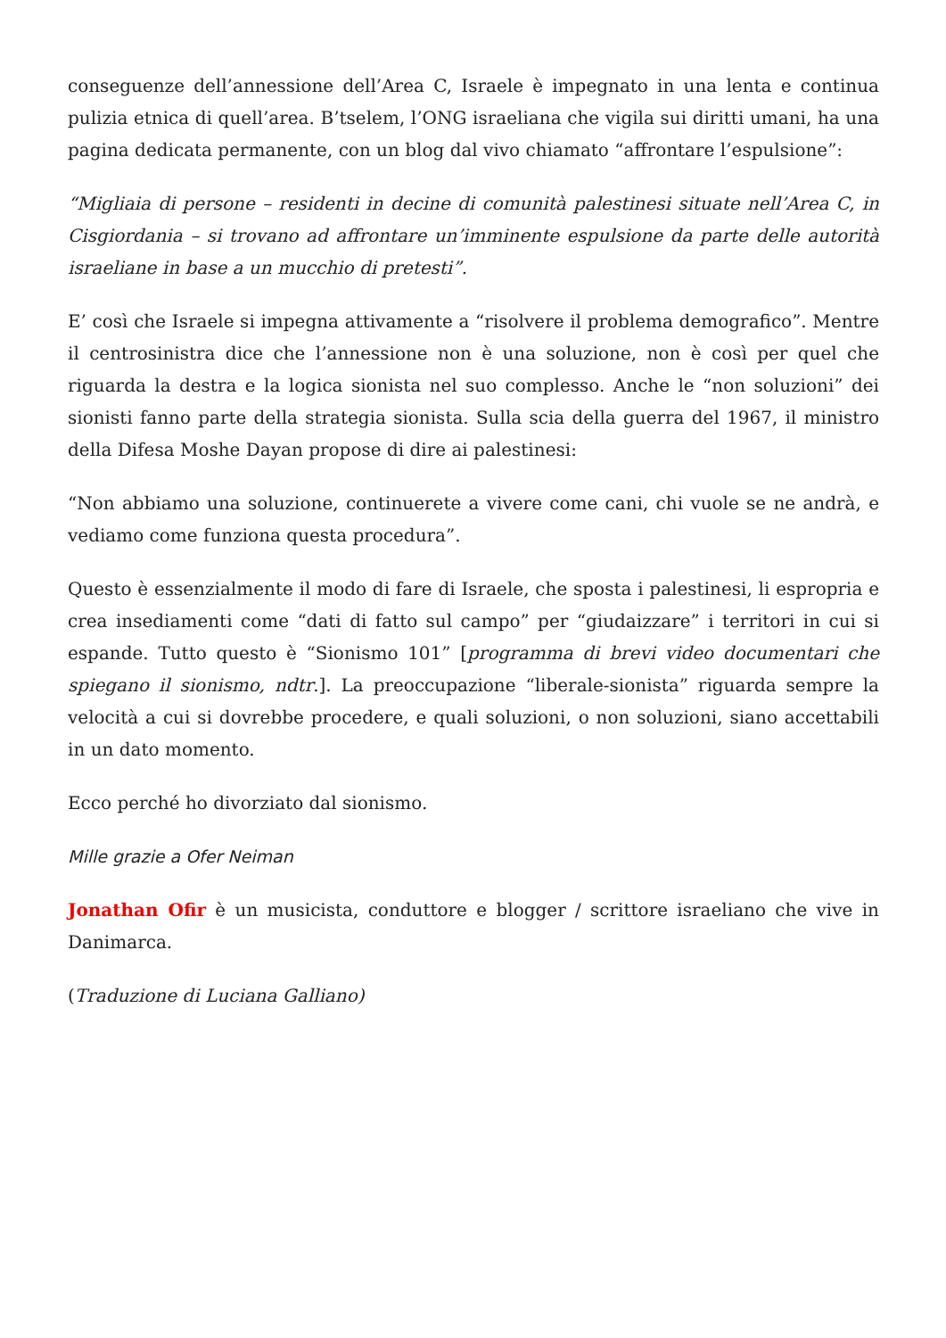conseguenze dell’annessione dell’Area C, Israele è impegnato in una lenta e continua pulizia etnica di quell’area. B’tselem, l’ONG israeliana che vigila sui diritti umani, ha una pagina dedicata permanente, con un blog dal vivo chiamato “affrontare l’espulsione”:
“Migliaia di persone – residenti in decine di comunità palestinesi situate nell’Area C, in Cisgiordania – si trovano ad affrontare un’imminente espulsione da parte delle autorità israeliane in base a un mucchio di pretesti”.
E’ così che Israele si impegna attivamente a “risolvere il problema demografico”. Mentre il centrosinistra dice che l’annessione non è una soluzione, non è così per quel che riguarda la destra e la logica sionista nel suo complesso. Anche le “non soluzioni” dei sionisti fanno parte della strategia sionista. Sulla scia della guerra del 1967, il ministro della Difesa Moshe Dayan propose di dire ai palestinesi:
“Non abbiamo una soluzione, continuerete a vivere come cani, chi vuole se ne andrà, e vediamo come funziona questa procedura”.
Questo è essenzialmente il modo di fare di Israele, che sposta i palestinesi, li espropria e crea insediamenti come “dati di fatto sul campo” per “giudaizzare” i territori in cui si espande. Tutto questo è “Sionismo 101” [programma di brevi video documentari che spiegano il sionismo, ndtr.]. La preoccupazione “liberale-sionista” riguarda sempre la velocità a cui si dovrebbe procedere, e quali soluzioni, o non soluzioni, siano accettabili in un dato momento.
Ecco perché ho divorziato dal sionismo.
Mille grazie a Ofer Neiman
Jonathan Ofir è un musicista, conduttore e blogger / scrittore israeliano che vive in Danimarca.
(Traduzione di Luciana Galliano)